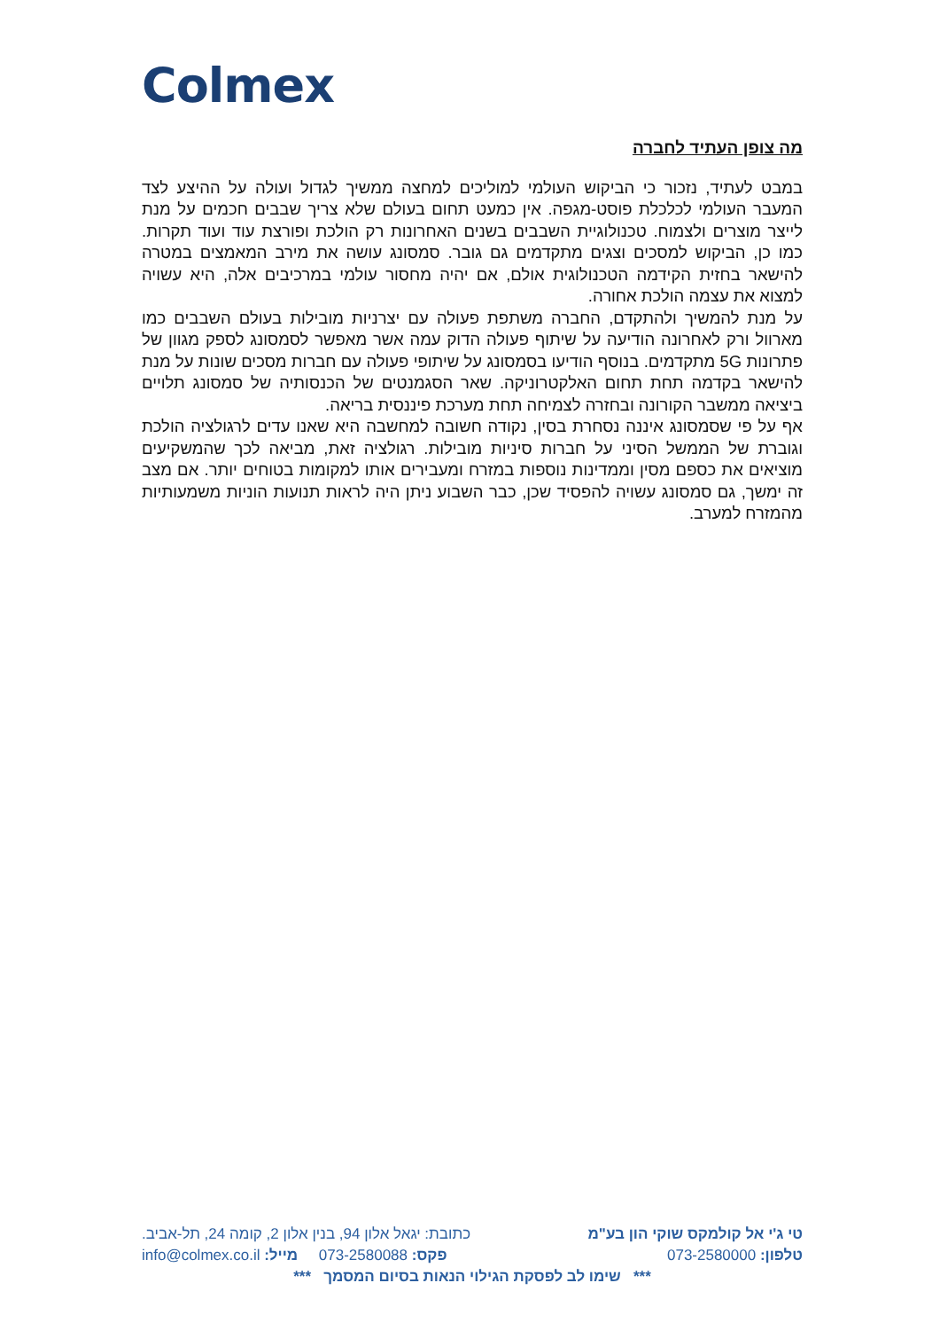Colmex
מה צופן העתיד לחברה
במבט לעתיד, נזכור כי הביקוש העולמי למוליכים למחצה ממשיך לגדול ועולה על ההיצע לצד המעבר העולמי לכלכלת פוסט-מגפה. אין כמעט תחום בעולם שלא צריך שבבים חכמים על מנת לייצר מוצרים ולצמוח. טכנולוגיית השבבים בשנים האחרונות רק הולכת ופורצת עוד ועוד תקרות. כמו כן, הביקוש למסכים וצגים מתקדמים גם גובר. סמסונג עושה את מירב המאמצים במטרה להישאר בחזית הקידמה הטכנולוגית אולם, אם יהיה מחסור עולמי במרכיבים אלה, היא עשויה למצוא את עצמה הולכת אחורה.
על מנת להמשיך ולהתקדם, החברה משתפת פעולה עם יצרניות מובילות בעולם השבבים כמו מארוול ורק לאחרונה הודיעה על שיתוף פעולה הדוק עמה אשר מאפשר לסמסונג לספק מגוון של פתרונות 5G מתקדמים. בנוסף הודיעו בסמסונג על שיתופי פעולה עם חברות מסכים שונות על מנת להישאר בקדמה תחת תחום האלקטרוניקה. שאר הסגמנטים של הכנסותיה של סמסונג תלויים ביציאה ממשבר הקורונה ובחזרה לצמיחה תחת מערכת פיננסית בריאה.
אף על פי שסמסונג איננה נסחרת בסין, נקודה חשובה למחשבה היא שאנו עדים לרגולציה הולכת וגוברת של הממשל הסיני על חברות סיניות מובילות. רגולציה זאת, מביאה לכך שהמשקיעים מוציאים את כספם מסין וממדינות נוספות במזרח ומעבירים אותו למקומות בטוחים יותר. אם מצב זה ימשך, גם סמסונג עשויה להפסיד שכן, כבר השבוע ניתן היה לראות תנועות הוניות משמעותיות מהמזרח למערב.
טי ג'י אל קולמקס שוקי הון בע"מ כתובת: יגאל אלון 94, בנין אלון 2, קומה 24, תל-אביב.
טלפון: 073-2580000 פקס: 073-2580088 מייל: info@colmex.co.il
*** שימו לב לפסקת הגילוי הנאות בסיום המסמך ***